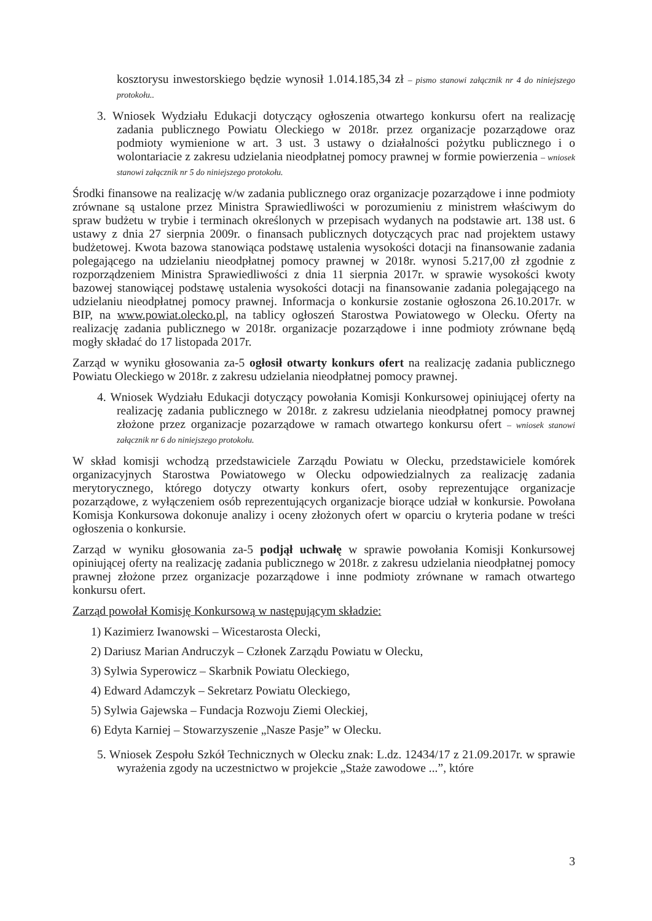kosztorysu inwestorskiego będzie wynosił 1.014.185,34 zł – pismo stanowi załącznik nr 4 do niniejszego protokołu..
3. Wniosek Wydziału Edukacji dotyczący ogłoszenia otwartego konkursu ofert na realizację zadania publicznego Powiatu Oleckiego w 2018r. przez organizacje pozarządowe oraz podmioty wymienione w art. 3 ust. 3 ustawy o działalności pożytku publicznego i o wolontariacie z zakresu udzielania nieodpłatnej pomocy prawnej w formie powierzenia – wniosek stanowi załącznik nr 5 do niniejszego protokołu.
Środki finansowe na realizację w/w zadania publicznego oraz organizacje pozarządowe i inne podmioty zrównane są ustalone przez Ministra Sprawiedliwości w porozumieniu z ministrem właściwym do spraw budżetu w trybie i terminach określonych w przepisach wydanych na podstawie art. 138 ust. 6 ustawy z dnia 27 sierpnia 2009r. o finansach publicznych dotyczących prac nad projektem ustawy budżetowej. Kwota bazowa stanowiąca podstawę ustalenia wysokości dotacji na finansowanie zadania polegającego na udzielaniu nieodpłatnej pomocy prawnej w 2018r. wynosi 5.217,00 zł zgodnie z rozporządzeniem Ministra Sprawiedliwości z dnia 11 sierpnia 2017r. w sprawie wysokości kwoty bazowej stanowiącej podstawę ustalenia wysokości dotacji na finansowanie zadania polegającego na udzielaniu nieodpłatnej pomocy prawnej. Informacja o konkursie zostanie ogłoszona 26.10.2017r. w BIP, na www.powiat.olecko.pl, na tablicy ogłoszeń Starostwa Powiatowego w Olecku. Oferty na realizację zadania publicznego w 2018r. organizacje pozarządowe i inne podmioty zrównane będą mogły składać do 17 listopada 2017r.
Zarząd w wyniku głosowania za-5 ogłosił otwarty konkurs ofert na realizację zadania publicznego Powiatu Oleckiego w 2018r. z zakresu udzielania nieodpłatnej pomocy prawnej.
4. Wniosek Wydziału Edukacji dotyczący powołania Komisji Konkursowej opiniującej oferty na realizację zadania publicznego w 2018r. z zakresu udzielania nieodpłatnej pomocy prawnej złożone przez organizacje pozarządowe w ramach otwartego konkursu ofert – wniosek stanowi załącznik nr 6 do niniejszego protokołu.
W skład komisji wchodzą przedstawiciele Zarządu Powiatu w Olecku, przedstawiciele komórek organizacyjnych Starostwa Powiatowego w Olecku odpowiedzialnych za realizację zadania merytorycznego, którego dotyczy otwarty konkurs ofert, osoby reprezentujące organizacje pozarządowe, z wyłączeniem osób reprezentujących organizacje biorące udział w konkursie. Powołana Komisja Konkursowa dokonuje analizy i oceny złożonych ofert w oparciu o kryteria podane w treści ogłoszenia o konkursie.
Zarząd w wyniku głosowania za-5 podjął uchwałę w sprawie powołania Komisji Konkursowej opiniującej oferty na realizację zadania publicznego w 2018r. z zakresu udzielania nieodpłatnej pomocy prawnej złożone przez organizacje pozarządowe i inne podmioty zrównane w ramach otwartego konkursu ofert.
Zarząd powołał Komisję Konkursową w następującym składzie:
1) Kazimierz Iwanowski – Wicestarosta Olecki,
2) Dariusz Marian Andruczyk – Członek Zarządu Powiatu w Olecku,
3) Sylwia Syperowicz – Skarbnik Powiatu Oleckiego,
4) Edward Adamczyk – Sekretarz Powiatu Oleckiego,
5) Sylwia Gajewska – Fundacja Rozwoju Ziemi Oleckiej,
6) Edyta Karniej – Stowarzyszenie „Nasze Pasje” w Olecku.
5. Wniosek Zespołu Szkół Technicznych w Olecku znak: L.dz. 12434/17 z 21.09.2017r. w sprawie wyrażenia zgody na uczestnictwo w projekcie „Staże zawodowe ...”, które
3